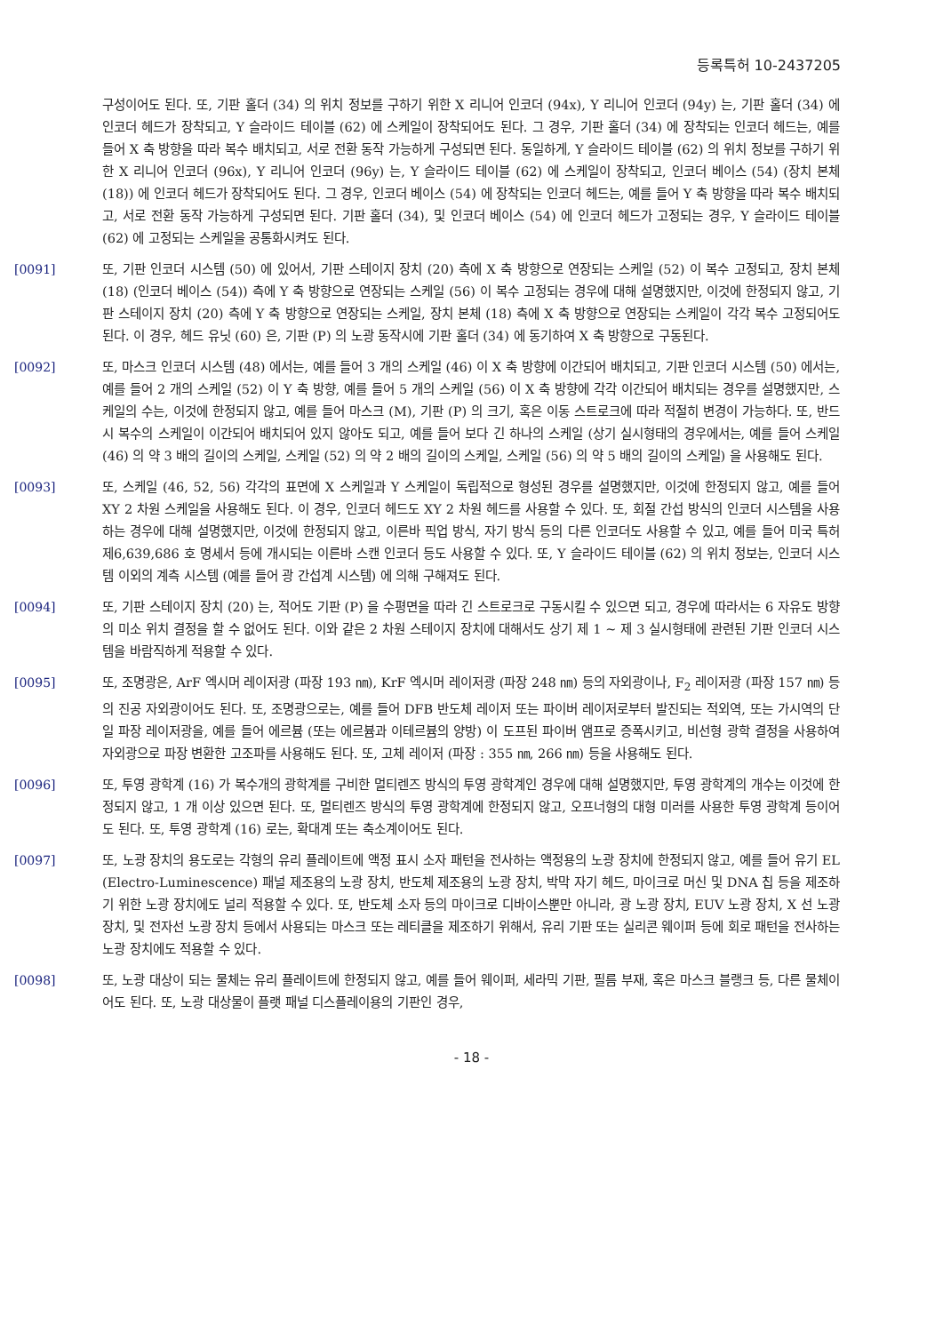등록특허 10-2437205
구성이어도 된다. 또, 기판 홀더 (34) 의 위치 정보를 구하기 위한 X 리니어 인코더 (94x), Y 리니어 인코더 (94y) 는, 기판 홀더 (34) 에 인코더 헤드가 장착되고, Y 슬라이드 테이블 (62) 에 스케일이 장착되어도 된다. 그 경우, 기판 홀더 (34) 에 장착되는 인코더 헤드는, 예를 들어 X 축 방향을 따라 복수 배치되고, 서로 전환 동작 가능하게 구성되면 된다. 동일하게, Y 슬라이드 테이블 (62) 의 위치 정보를 구하기 위한 X 리니어 인코더 (96x), Y 리니어 인코더 (96y) 는, Y 슬라이드 테이블 (62) 에 스케일이 장착되고, 인코더 베이스 (54) (장치 본체 (18)) 에 인코더 헤드가 장착되어도 된다. 그 경우, 인코더 베이스 (54) 에 장착되는 인코더 헤드는, 예를 들어 Y 축 방향을 따라 복수 배치되고, 서로 전환 동작 가능하게 구성되면 된다. 기판 홀더 (34), 및 인코더 베이스 (54) 에 인코더 헤드가 고정되는 경우, Y 슬라이드 테이블 (62) 에 고정되는 스케일을 공통화시켜도 된다.
[0091] 또, 기판 인코더 시스템 (50) 에 있어서, 기판 스테이지 장치 (20) 측에 X 축 방향으로 연장되는 스케일 (52) 이 복수 고정되고, 장치 본체 (18) (인코더 베이스 (54)) 측에 Y 축 방향으로 연장되는 스케일 (56) 이 복수 고정되는 경우에 대해 설명했지만, 이것에 한정되지 않고, 기판 스테이지 장치 (20) 측에 Y 축 방향으로 연장되는 스케일, 장치 본체 (18) 측에 X 축 방향으로 연장되는 스케일이 각각 복수 고정되어도 된다. 이 경우, 헤드 유닛 (60) 은, 기판 (P) 의 노광 동작시에 기판 홀더 (34) 에 동기하여 X 축 방향으로 구동된다.
[0092] 또, 마스크 인코더 시스템 (48) 에서는, 예를 들어 3 개의 스케일 (46) 이 X 축 방향에 이간되어 배치되고, 기판 인코더 시스템 (50) 에서는, 예를 들어 2 개의 스케일 (52) 이 Y 축 방향, 예를 들어 5 개의 스케일 (56) 이 X 축 방향에 각각 이간되어 배치되는 경우를 설명했지만, 스케일의 수는, 이것에 한정되지 않고, 예를 들어 마스크 (M), 기판 (P) 의 크기, 혹은 이동 스트로크에 따라 적절히 변경이 가능하다. 또, 반드시 복수의 스케일이 이간되어 배치되어 있지 않아도 되고, 예를 들어 보다 긴 하나의 스케일 (상기 실시형태의 경우에서는, 예를 들어 스케일 (46) 의 약 3 배의 길이의 스케일, 스케일 (52) 의 약 2 배의 길이의 스케일, 스케일 (56) 의 약 5 배의 길이의 스케일) 을 사용해도 된다.
[0093] 또, 스케일 (46, 52, 56) 각각의 표면에 X 스케일과 Y 스케일이 독립적으로 형성된 경우를 설명했지만, 이것에 한정되지 않고, 예를 들어 XY 2 차원 스케일을 사용해도 된다. 이 경우, 인코더 헤드도 XY 2 차원 헤드를 사용할 수 있다. 또, 회절 간섭 방식의 인코더 시스템을 사용하는 경우에 대해 설명했지만, 이것에 한정되지 않고, 이른바 픽업 방식, 자기 방식 등의 다른 인코더도 사용할 수 있고, 예를 들어 미국 특허 제6,639,686 호 명세서 등에 개시되는 이른바 스캔 인코더 등도 사용할 수 있다. 또, Y 슬라이드 테이블 (62) 의 위치 정보는, 인코더 시스템 이외의 계측 시스템 (예를 들어 광 간섭계 시스템) 에 의해 구해져도 된다.
[0094] 또, 기판 스테이지 장치 (20) 는, 적어도 기판 (P) 을 수평면을 따라 긴 스트로크로 구동시킬 수 있으면 되고, 경우에 따라서는 6 자유도 방향의 미소 위치 결정을 할 수 없어도 된다. 이와 같은 2 차원 스테이지 장치에 대해서도 상기 제 1 ∼ 제 3 실시형태에 관련된 기판 인코더 시스템을 바람직하게 적용할 수 있다.
[0095] 또, 조명광은, ArF 엑시머 레이저광 (파장 193 ㎚), KrF 엑시머 레이저광 (파장 248 ㎚) 등의 자외광이나, F<sub>2</sub> 레이저광 (파장 157 ㎚) 등의 진공 자외광이어도 된다. 또, 조명광으로는, 예를 들어 DFB 반도체 레이저 또는 파이버 레이저로부터 발진되는 적외역, 또는 가시역의 단일 파장 레이저광을, 예를 들어 에르븀 (또는 에르븀과 이테르븀의 양방) 이 도프된 파이버 앰프로 증폭시키고, 비선형 광학 결정을 사용하여 자외광으로 파장 변환한 고조파를 사용해도 된다. 또, 고체 레이저 (파장 : 355 ㎚, 266 ㎚) 등을 사용해도 된다.
[0096] 또, 투영 광학계 (16) 가 복수개의 광학계를 구비한 멀티렌즈 방식의 투영 광학계인 경우에 대해 설명했지만, 투영 광학계의 개수는 이것에 한정되지 않고, 1 개 이상 있으면 된다. 또, 멀티렌즈 방식의 투영 광학계에 한정되지 않고, 오프너형의 대형 미러를 사용한 투영 광학계 등이어도 된다. 또, 투영 광학계 (16) 로는, 확대계 또는 축소계이어도 된다.
[0097] 또, 노광 장치의 용도로는 각형의 유리 플레이트에 액정 표시 소자 패턴을 전사하는 액정용의 노광 장치에 한정되지 않고, 예를 들어 유기 EL (Electro-Luminescence) 패널 제조용의 노광 장치, 반도체 제조용의 노광 장치, 박막 자기 헤드, 마이크로 머신 및 DNA 칩 등을 제조하기 위한 노광 장치에도 널리 적용할 수 있다. 또, 반도체 소자 등의 마이크로 디바이스뿐만 아니라, 광 노광 장치, EUV 노광 장치, X 선 노광 장치, 및 전자선 노광 장치 등에서 사용되는 마스크 또는 레티클을 제조하기 위해서, 유리 기판 또는 실리콘 웨이퍼 등에 회로 패턴을 전사하는 노광 장치에도 적용할 수 있다.
[0098] 또, 노광 대상이 되는 물체는 유리 플레이트에 한정되지 않고, 예를 들어 웨이퍼, 세라믹 기판, 필름 부재, 혹은 마스크 블랭크 등, 다른 물체이어도 된다. 또, 노광 대상물이 플랫 패널 디스플레이용의 기판인 경우,
- 18 -